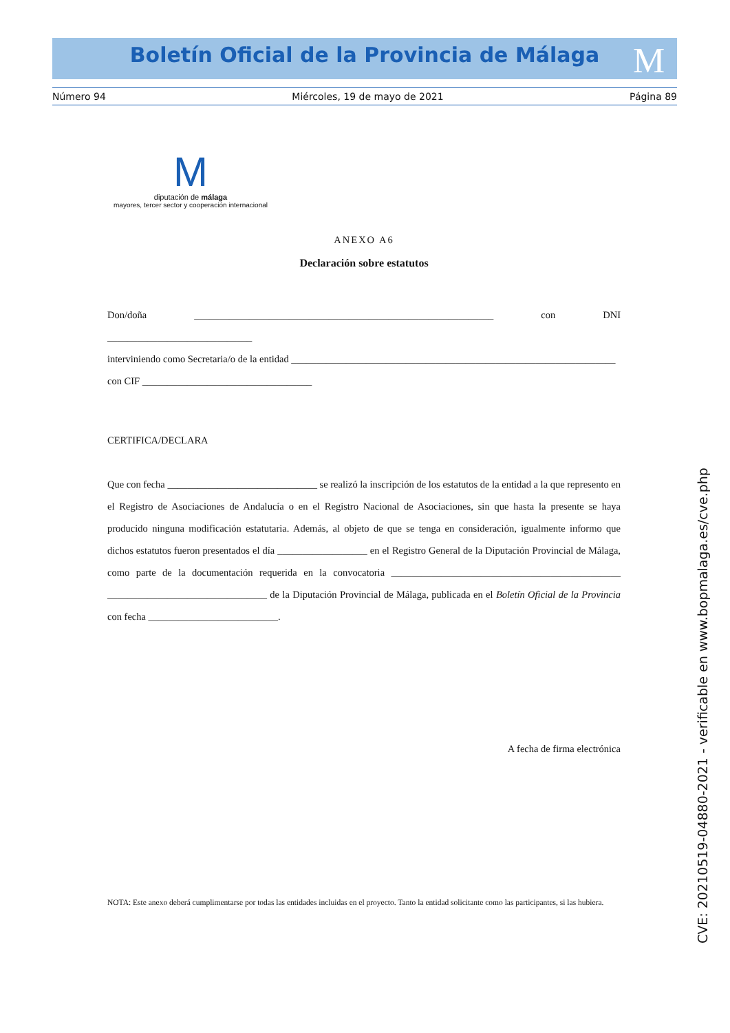Boletín Oficial de la Provincia de Málaga M
Número 94 Miércoles, 19 de mayo de 2021 Página 89
M
diputación de málaga
mayores, tercer sector y cooperación internacional
ANEXO A6
Declaración sobre estatutos
Don/doña ____________________________________________________________ con DNI _____________________________
interviniendo como Secretaria/o de la entidad _________________________________________________________________
con CIF __________________________________
CERTIFICA/DECLARA
Que con fecha ______________________________ se realizó la inscripción de los estatutos de la entidad a la que represento en el Registro de Asociaciones de Andalucía o en el Registro Nacional de Asociaciones, sin que hasta la presente se haya producido ninguna modificación estatutaria. Además, al objeto de que se tenga en consideración, igualmente informo que dichos estatutos fueron presentados el día __________________ en el Registro General de la Diputación Provincial de Málaga, como parte de la documentación requerida en la convocatoria ______________________________________________ ________________________________ de la Diputación Provincial de Málaga, publicada en el Boletín Oficial de la Provincia con fecha __________________________.
A fecha de firma electrónica
NOTA: Este anexo deberá cumplimentarse por todas las entidades incluidas en el proyecto. Tanto la entidad solicitante como las participantes, si las hubiera.
CVE: 20210519-04880-2021 - verificable en www.bopmalaga.es/cve.php